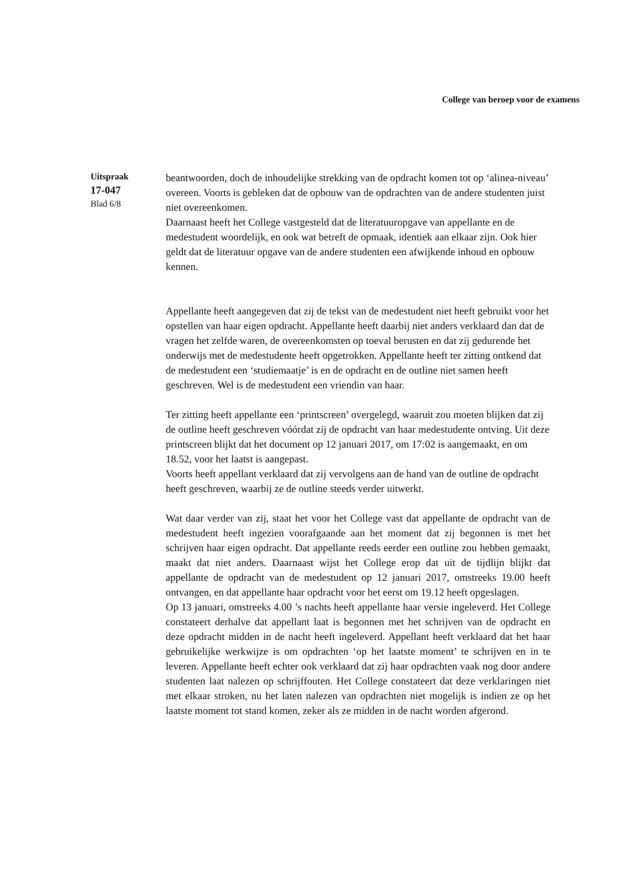College van beroep voor de examens
Uitspraak
17-047
Blad 6/8
beantwoorden, doch de inhoudelijke strekking van de opdracht komen tot op ‘alinea-niveau’ overeen. Voorts is gebleken dat de opbouw van de opdrachten van de andere studenten juist niet overeenkomen.
Daarnaast heeft het College vastgesteld dat de literatuuropgave van appellante en de medestudent woordelijk, en ook wat betreft de opmaak, identiek aan elkaar zijn. Ook hier geldt dat de literatuur opgave van de andere studenten een afwijkende inhoud en opbouw kennen.
Appellante heeft aangegeven dat zij de tekst van de medestudent niet heeft gebruikt voor het opstellen van haar eigen opdracht. Appellante heeft daarbij niet anders verklaard dan dat de vragen het zelfde waren, de overeenkomsten op toeval berusten en dat zij gedurende het onderwijs met de medestudente heeft opgetrokken. Appellante heeft ter zitting ontkend dat de medestudent een ‘studiemaatje’ is en de opdracht en de outline niet samen heeft geschreven. Wel is de medestudent een vriendin van haar.
Ter zitting heeft appellante een ‘printscreen’ overgelegd, waaruit zou moeten blijken dat zij de outline heeft geschreven vóórdat zij de opdracht van haar medestudente ontving. Uit deze printscreen blijkt dat het document op 12 januari 2017, om 17:02 is aangemaakt, en om 18.52, voor het laatst is aangepast.
Voorts heeft appellant verklaard dat zij vervolgens aan de hand van de outline de opdracht heeft geschreven, waarbij ze de outline steeds verder uitwerkt.
Wat daar verder van zij, staat het voor het College vast dat appellante de opdracht van de medestudent heeft ingezien voorafgaande aan het moment dat zij begonnen is met het schrijven haar eigen opdracht. Dat appellante reeds eerder een outline zou hebben gemaakt, maakt dat niet anders. Daarnaast wijst het College erop dat uit de tijdlijn blijkt dat appellante de opdracht van de medestudent op 12 januari 2017, omstreeks 19.00 heeft ontvangen, en dat appellante haar opdracht voor het eerst om 19.12 heeft opgeslagen.
Op 13 januari, omstreeks 4.00 ’s nachts heeft appellante haar versie ingeleverd. Het College constateert derhalve dat appellant laat is begonnen met het schrijven van de opdracht en deze opdracht midden in de nacht heeft ingeleverd. Appellant heeft verklaard dat het haar gebruikelijke werkwijze is om opdrachten ‘op het laatste moment’ te schrijven en in te leveren. Appellante heeft echter ook verklaard dat zij haar opdrachten vaak nog door andere studenten laat nalezen op schrijffouten. Het College constateert dat deze verklaringen niet met elkaar stroken, nu het laten nalezen van opdrachten niet mogelijk is indien ze op het laatste moment tot stand komen, zeker als ze midden in de nacht worden afgerond.